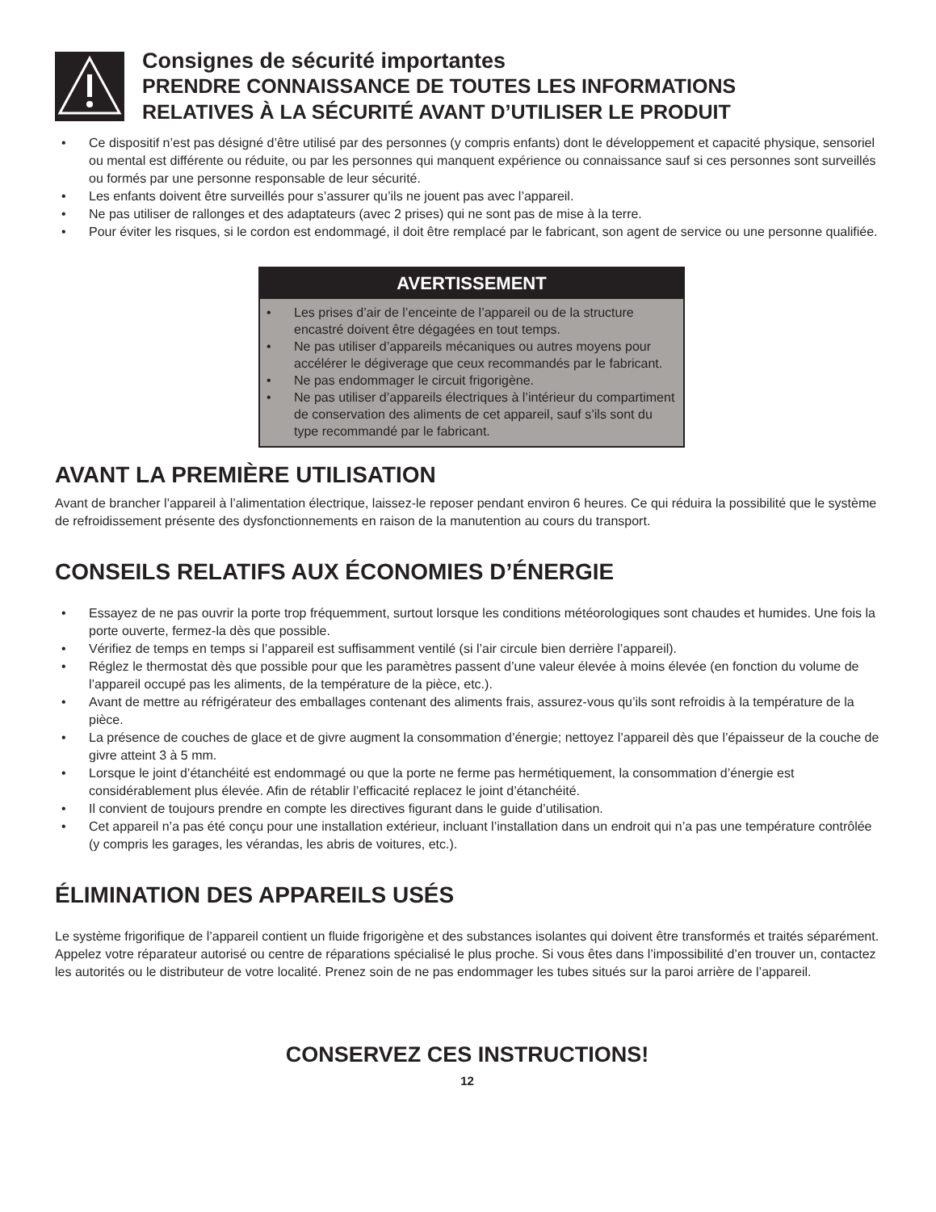Consignes de sécurité importantes
PRENDRE CONNAISSANCE DE TOUTES LES INFORMATIONS
RELATIVES À LA SÉCURITÉ AVANT D’UTILISER LE PRODUIT
• Ce dispositif n’est pas désigné d’être utilisé par des personnes (y compris enfants) dont le développement et capacité physique, sensoriel ou mental est différente ou réduite, ou par les personnes qui manquent expérience ou connaissance sauf si ces personnes sont surveillés ou formés par une personne responsable de leur sécurité.
• Les enfants doivent être surveillés pour s’assurer qu’ils ne jouent pas avec l’appareil.
• Ne pas utiliser de rallonges et des adaptateurs (avec 2 prises) qui ne sont pas de mise à la terre.
• Pour éviter les risques, si le cordon est endommagé, il doit être remplacé par le fabricant, son agent de service ou une personne qualifiée.
AVERTISSEMENT
• Les prises d’air de l’enceinte de l’appareil ou de la structure encastré doivent être dégagées en tout temps.
• Ne pas utiliser d’appareils mécaniques ou autres moyens pour accélérer le dégiverage que ceux recommandés par le fabricant.
• Ne pas endommager le circuit frigorigène.
• Ne pas utiliser d’appareils électriques à l’intérieur du compartiment de conservation des aliments de cet appareil, sauf s’ils sont du type recommandé par le fabricant.
AVANT LA PREMIÈRE UTILISATION
Avant de brancher l’appareil à l’alimentation électrique, laissez-le reposer pendant environ 6 heures. Ce qui réduira la possibilité que le système de refroidissement présente des dysfonctionnements en raison de la manutention au cours du transport.
CONSEILS RELATIFS AUX ÉCONOMIES D’ÉNERGIE
• Essayez de ne pas ouvrir la porte trop fréquemment, surtout lorsque les conditions météorologiques sont chaudes et humides. Une fois la porte ouverte, fermez-la dès que possible.
• Vérifiez de temps en temps si l’appareil est suffisamment ventilé (si l’air circule bien derrière l’appareil).
• Réglez le thermostat dès que possible pour que les paramètres passent d’une valeur élevée à moins élevée (en fonction du volume de l’appareil occupé pas les aliments, de la température de la pièce, etc.).
• Avant de mettre au réfrigérateur des emballages contenant des aliments frais, assurez-vous qu’ils sont refroidis à la température de la pièce.
• La présence de couches de glace et de givre augment la consommation d’énergie; nettoyez l’appareil dès que l’épaisseur de la couche de givre atteint 3 à 5 mm.
• Lorsque le joint d’étanchéité est endommagé ou que la porte ne ferme pas hermétiquement, la consommation d’énergie est considérablement plus élevée. Afin de rétablir l’efficacité replacez le joint d’étanchéité.
• Il convient de toujours prendre en compte les directives figurant dans le guide d’utilisation.
• Cet appareil n’a pas été conçu pour une installation extérieur, incluant l’installation dans un endroit qui n’a pas une température contrôlée (y compris les garages, les vérandas, les abris de voitures, etc.).
ÉLIMINATION DES APPAREILS USÉS
Le système frigorifique de l’appareil contient un fluide frigorigène et des substances isolantes qui doivent être transformés et traités séparément. Appelez votre réparateur autorisé ou centre de réparations spécialisé le plus proche. Si vous êtes dans l’impossibilité d’en trouver un, contactez les autorités ou le distributeur de votre localité. Prenez soin de ne pas endommager les tubes situés sur la paroi arrière de l’appareil.
CONSERVEZ CES INSTRUCTIONS!
12